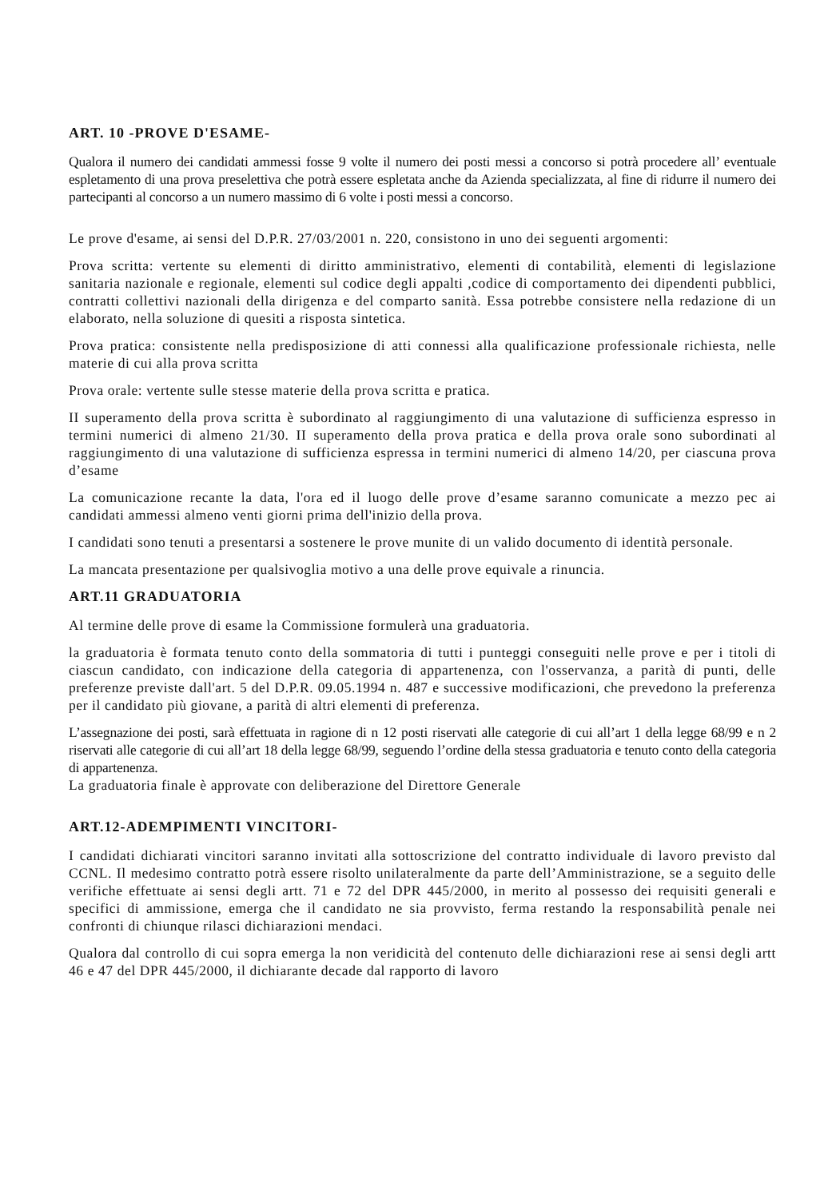ART. 10 -PROVE D'ESAME-
Qualora il numero dei candidati ammessi fosse 9 volte il numero dei posti messi a concorso si potrà procedere all’ eventuale espletamento di una prova preselettiva che potrà essere espletata anche da Azienda specializzata, al fine di ridurre il numero dei partecipanti al concorso a un numero massimo di 6 volte i posti messi a concorso.
Le prove d'esame, ai sensi del D.P.R. 27/03/2001 n. 220, consistono in uno dei seguenti argomenti:
Prova scritta: vertente su elementi di diritto amministrativo, elementi di contabilità, elementi di legislazione sanitaria nazionale e regionale, elementi sul codice degli appalti ,codice di comportamento dei dipendenti pubblici, contratti collettivi nazionali della dirigenza e del comparto sanità. Essa potrebbe consistere nella redazione di un elaborato, nella soluzione di quesiti a risposta sintetica.
Prova pratica: consistente nella predisposizione di atti connessi alla qualificazione professionale richiesta, nelle materie di cui alla prova scritta
Prova orale: vertente sulle stesse materie della prova scritta e pratica.
II superamento della prova scritta è subordinato al raggiungimento di una valutazione di sufficienza espresso in termini numerici di almeno 21/30. II superamento della prova pratica e della prova orale sono subordinati al raggiungimento di una valutazione di sufficienza espressa in termini numerici di almeno 14/20, per ciascuna prova d’esame
La comunicazione recante la data, l'ora ed il luogo delle prove d’esame saranno comunicate a mezzo pec ai candidati ammessi almeno venti giorni prima dell'inizio della prova.
I candidati sono tenuti a presentarsi a sostenere le prove munite di un valido documento di identità personale.
La mancata presentazione per qualsivoglia motivo a una delle prove equivale a rinuncia.
ART.11 GRADUATORIA
Al termine delle prove di esame la Commissione formulerà una graduatoria.
la graduatoria è formata tenuto conto della sommatoria di tutti i punteggi conseguiti nelle prove e per i titoli di ciascun candidato, con indicazione della categoria di appartenenza, con l'osservanza, a parità di punti, delle preferenze previste dall'art. 5 del D.P.R. 09.05.1994 n. 487 e successive modificazioni, che prevedono la preferenza per il candidato più giovane, a parità di altri elementi di preferenza.
L’assegnazione dei posti, sarà effettuata in ragione di n 12 posti riservati alle categorie di cui all’art 1 della legge 68/99 e n 2 riservati alle categorie di cui all’art 18 della legge 68/99, seguendo l’ordine della stessa graduatoria e tenuto conto della categoria di appartenenza.
La graduatoria finale è approvate con deliberazione del Direttore Generale
ART.12-ADEMPIMENTI VINCITORI-
I candidati dichiarati vincitori saranno invitati alla sottoscrizione del contratto individuale di lavoro previsto dal CCNL. Il medesimo contratto potrà essere risolto unilateralmente da parte dell’Amministrazione, se a seguito delle verifiche effettuate ai sensi degli artt. 71 e 72 del DPR 445/2000, in merito al possesso dei requisiti generali e specifici di ammissione, emerga che il candidato ne sia provvisto, ferma restando la responsabilità penale nei confronti di chiunque rilasci dichiarazioni mendaci.
Qualora dal controllo di cui sopra emerga la non veridicità del contenuto delle dichiarazioni rese ai sensi degli artt 46 e 47 del DPR 445/2000, il dichiarante decade dal rapporto di lavoro